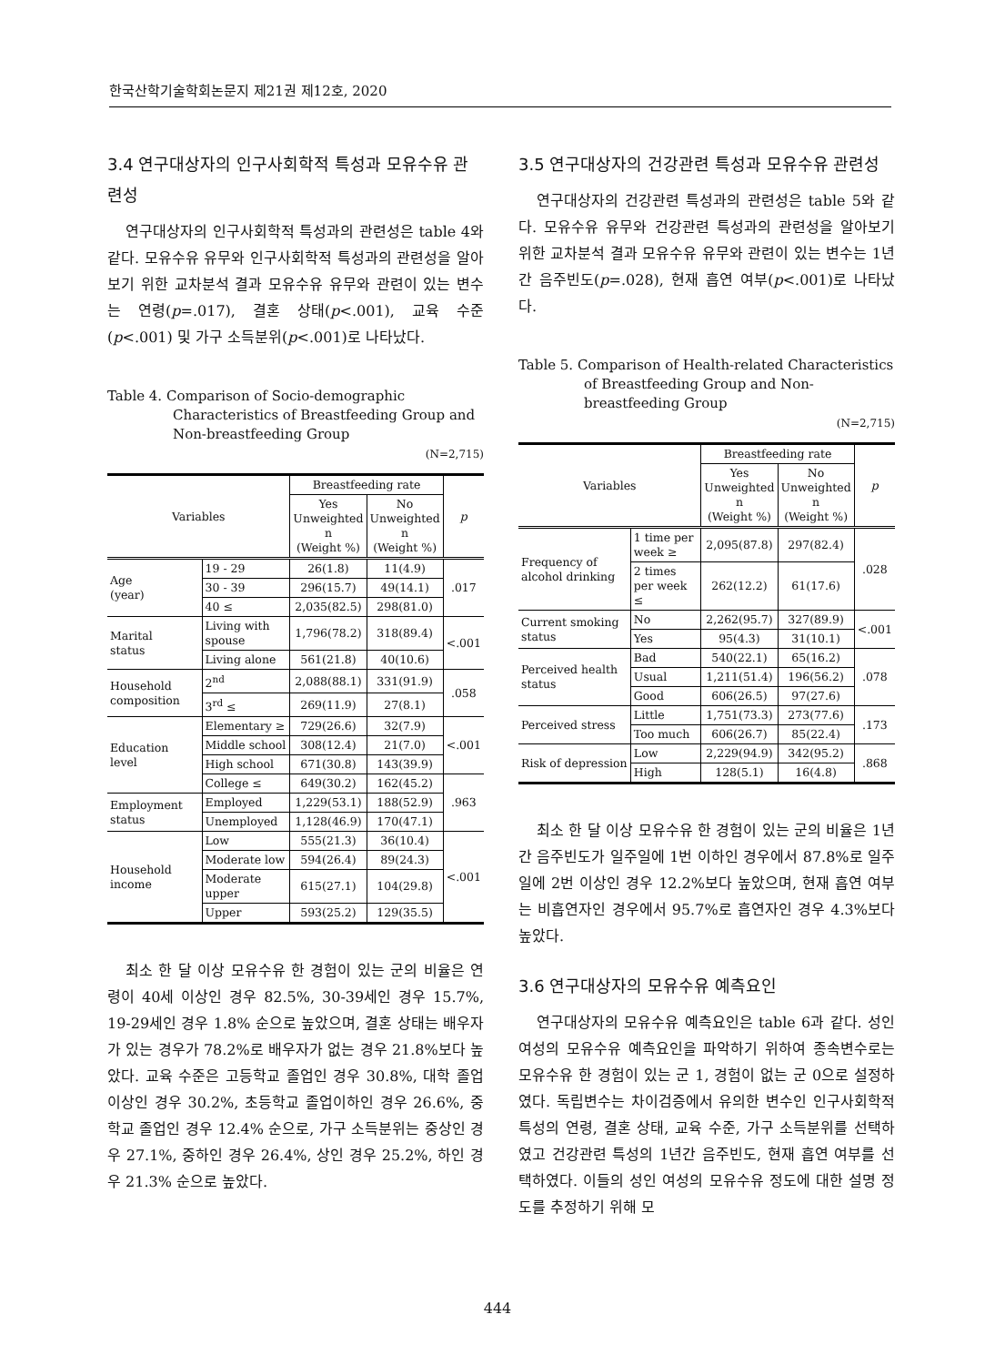한국산학기술학회논문지 제21권 제12호, 2020
3.4 연구대상자의 인구사회학적 특성과 모유수유 관련성
연구대상자의 인구사회학적 특성과의 관련성은 table 4와 같다. 모유수유 유무와 인구사회학적 특성과의 관련성을 알아보기 위한 교차분석 결과 모유수유 유무와 관련이 있는 변수는 연령(p=.017), 결혼 상태(p<.001), 교육 수준(p<.001) 및 가구 소득분위(p<.001)로 나타났다.
Table 4. Comparison of Socio-demographic Characteristics of Breastfeeding Group and Non-breastfeeding Group
(N=2,715)
| Variables | | Breastfeeding rate | | p |
| --- | --- | --- | --- | --- |
| | | Yes Unweighted n (Weight %) | No Unweighted n (Weight %) | |
| Age (year) | 19 - 29 | 26(1.8) | 11(4.9) | .017 |
| | 30 - 39 | 296(15.7) | 49(14.1) | |
| | 40 ≤ | 2,035(82.5) | 298(81.0) | |
| Marital status | Living with spouse | 1,796(78.2) | 318(89.4) | <.001 |
| | Living alone | 561(21.8) | 40(10.6) | |
| Household composition | 2<sup>nd</sup> | 2,088(88.1) | 331(91.9) | .058 |
| | 3<sup>rd</sup> ≤ | 269(11.9) | 27(8.1) | |
| Education level | Elementary ≥ | 729(26.6) | 32(7.9) | <.001 |
| | Middle school | 308(12.4) | 21(7.0) | |
| | High school | 671(30.8) | 143(39.9) | |
| | College ≤ | 649(30.2) | 162(45.2) | .963 |
| Employment status | Employed | 1,229(53.1) | 188(52.9) | |
| | Unemployed | 1,128(46.9) | 170(47.1) | |
| Household income | Low | 555(21.3) | 36(10.4) | <.001 |
| | Moderate low | 594(26.4) | 89(24.3) | |
| | Moderate upper | 615(27.1) | 104(29.8) | |
| | Upper | 593(25.2) | 129(35.5) | |
최소 한 달 이상 모유수유 한 경험이 있는 군의 비율은 연령이 40세 이상인 경우 82.5%, 30-39세인 경우 15.7%, 19-29세인 경우 1.8% 순으로 높았으며, 결혼 상태는 배우자가 있는 경우가 78.2%로 배우자가 없는 경우 21.8%보다 높았다. 교육 수준은 고등학교 졸업인 경우 30.8%, 대학 졸업이상인 경우 30.2%, 초등학교 졸업이하인 경우 26.6%, 중학교 졸업인 경우 12.4% 순으로, 가구 소득분위는 중상인 경우 27.1%, 중하인 경우 26.4%, 상인 경우 25.2%, 하인 경우 21.3% 순으로 높았다.
3.5 연구대상자의 건강관련 특성과 모유수유 관련성
연구대상자의 건강관련 특성과의 관련성은 table 5와 같다. 모유수유 유무와 건강관련 특성과의 관련성을 알아보기 위한 교차분석 결과 모유수유 유무와 관련이 있는 변수는 1년간 음주빈도(p=.028), 현재 흡연 여부(p<.001)로 나타났다.
Table 5. Comparison of Health-related Characteristics of Breastfeeding Group and Non-breastfeeding Group
(N=2,715)
| Variables | | Breastfeeding rate | | p |
| --- | --- | --- | --- | --- |
| | | Yes Unweighted n (Weight %) | No Unweighted n (Weight %) | |
| Frequency of alcohol drinking | 1 time per week ≥ | 2,095(87.8) | 297(82.4) | .028 |
| | 2 times per week ≤ | 262(12.2) | 61(17.6) | |
| Current smoking status | No | 2,262(95.7) | 327(89.9) | <.001 |
| | Yes | 95(4.3) | 31(10.1) | |
| Perceived health status | Bad | 540(22.1) | 65(16.2) | .078 |
| | Usual | 1,211(51.4) | 196(56.2) | |
| | Good | 606(26.5) | 97(27.6) | |
| Perceived stress | Little | 1,751(73.3) | 273(77.6) | .173 |
| | Too much | 606(26.7) | 85(22.4) | |
| Risk of depression | Low | 2,229(94.9) | 342(95.2) | .868 |
| | High | 128(5.1) | 16(4.8) | |
최소 한 달 이상 모유수유 한 경험이 있는 군의 비율은 1년간 음주빈도가 일주일에 1번 이하인 경우에서 87.8%로 일주일에 2번 이상인 경우 12.2%보다 높았으며, 현재 흡연 여부는 비흡연자인 경우에서 95.7%로 흡연자인 경우 4.3%보다 높았다.
3.6 연구대상자의 모유수유 예측요인
연구대상자의 모유수유 예측요인은 table 6과 같다. 성인 여성의 모유수유 예측요인을 파악하기 위하여 종속변수로는 모유수유 한 경험이 있는 군 1, 경험이 없는 군 0으로 설정하였다. 독립변수는 차이검증에서 유의한 변수인 인구사회학적 특성의 연령, 결혼 상태, 교육 수준, 가구 소득분위를 선택하였고 건강관련 특성의 1년간 음주빈도, 현재 흡연 여부를 선택하였다. 이들의 성인 여성의 모유수유 정도에 대한 설명 정도를 추정하기 위해 모
444